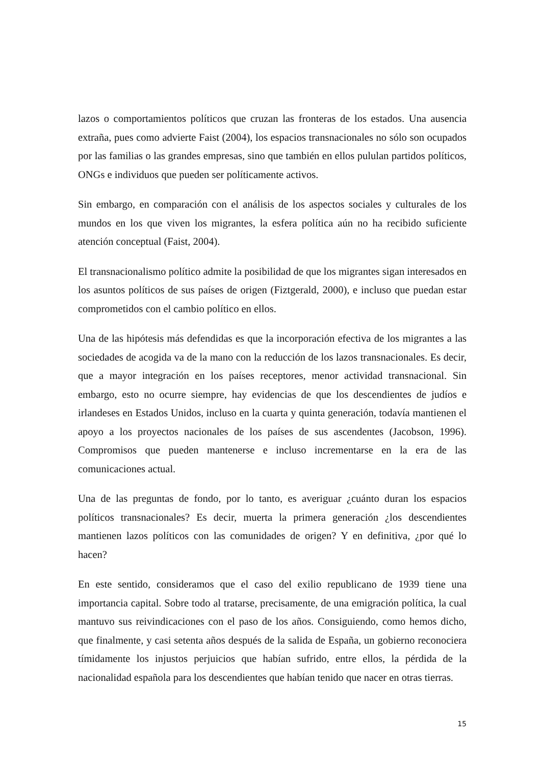lazos o comportamientos políticos que cruzan las fronteras de los estados. Una ausencia extraña, pues como advierte Faist (2004), los espacios transnacionales no sólo son ocupados por las familias o las grandes empresas, sino que también en ellos pululan partidos políticos, ONGs e individuos que pueden ser políticamente activos.
Sin embargo, en comparación con el análisis de los aspectos sociales y culturales de los mundos en los que viven los migrantes, la esfera política aún no ha recibido suficiente atención conceptual (Faist, 2004).
El transnacionalismo político admite la posibilidad de que los migrantes sigan interesados en los asuntos políticos de sus países de origen (Fiztgerald, 2000), e incluso que puedan estar comprometidos con el cambio político en ellos.
Una de las hipótesis más defendidas es que la incorporación efectiva de los migrantes a las sociedades de acogida va de la mano con la reducción de los lazos transnacionales. Es decir, que a mayor integración en los países receptores, menor actividad transnacional. Sin embargo, esto no ocurre siempre, hay evidencias de que los descendientes de judíos e irlandeses en Estados Unidos, incluso en la cuarta y quinta generación, todavía mantienen el apoyo a los proyectos nacionales de los países de sus ascendentes (Jacobson, 1996). Compromisos que pueden mantenerse e incluso incrementarse en la era de las comunicaciones actual.
Una de las preguntas de fondo, por lo tanto, es averiguar ¿cuánto duran los espacios políticos transnacionales? Es decir, muerta la primera generación ¿los descendientes mantienen lazos políticos con las comunidades de origen? Y en definitiva, ¿por qué lo hacen?
En este sentido, consideramos que el caso del exilio republicano de 1939 tiene una importancia capital. Sobre todo al tratarse, precisamente, de una emigración política, la cual mantuvo sus reivindicaciones con el paso de los años. Consiguiendo, como hemos dicho, que finalmente, y casi setenta años después de la salida de España, un gobierno reconociera tímidamente los injustos perjuicios que habían sufrido, entre ellos, la pérdida de la nacionalidad española para los descendientes que habían tenido que nacer en otras tierras.
15